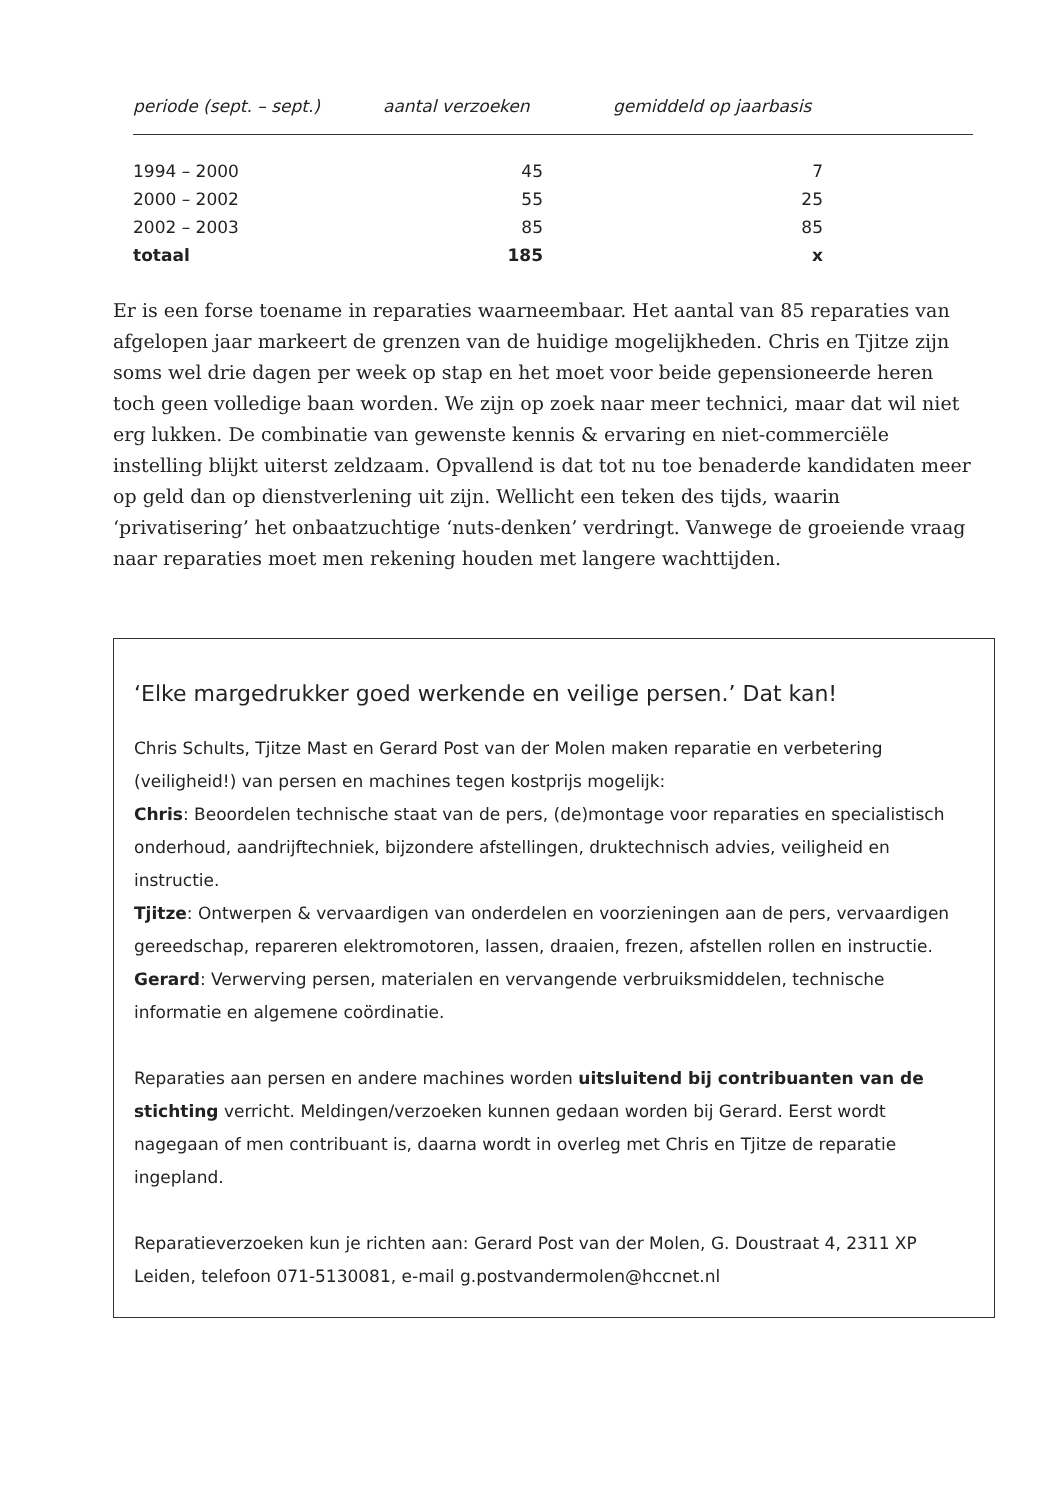| periode (sept. – sept.) | aantal verzoeken | gemiddeld op jaarbasis | |
| --- | --- | --- | --- |
| 1994 – 2000 | 45 | 7 | |
| 2000 – 2002 | 55 | 25 | |
| 2002 – 2003 | 85 | 85 | |
| totaal | 185 | x | |
Er is een forse toename in reparaties waarneembaar. Het aantal van 85 reparaties van afgelopen jaar markeert de grenzen van de huidige mogelijkheden. Chris en Tjitze zijn soms wel drie dagen per week op stap en het moet voor beide gepensioneerde heren toch geen volledige baan worden. We zijn op zoek naar meer technici, maar dat wil niet erg lukken. De combinatie van gewenste kennis & ervaring en niet-commerciële instelling blijkt uiterst zeldzaam. Opvallend is dat tot nu toe benaderde kandidaten meer op geld dan op dienstverlening uit zijn. Wellicht een teken des tijds, waarin ‘privatisering’ het onbaatzuchtige ‘nuts-denken’ verdringt. Vanwege de groeiende vraag naar reparaties moet men rekening houden met langere wachttijden.
‘Elke margedrukker goed werkende en veilige persen.’ Dat kan!
Chris Schults, Tjitze Mast en Gerard Post van der Molen maken reparatie en verbetering (veiligheid!) van persen en machines tegen kostprijs mogelijk:
Chris: Beoordelen technische staat van de pers, (de)montage voor reparaties en specialistisch onderhoud, aandrijftechniek, bijzondere afstellingen, druktechnisch advies, veiligheid en instructie.
Tjitze: Ontwerpen & vervaardigen van onderdelen en voorzieningen aan de pers, vervaardigen gereedschap, repareren elektromotoren, lassen, draaien, frezen, afstellen rollen en instructie.
Gerard: Verwerving persen, materialen en vervangende verbruiksmiddelen, technische informatie en algemene coördinatie.
Reparaties aan persen en andere machines worden uitsluitend bij contribuanten van de stichting verricht. Meldingen/verzoeken kunnen gedaan worden bij Gerard. Eerst wordt nagegaan of men contribuant is, daarna wordt in overleg met Chris en Tjitze de reparatie ingepland.
Reparatieverzoeken kun je richten aan: Gerard Post van der Molen, G. Doustraat 4, 2311 XP Leiden, telefoon 071-5130081, e-mail g.postvandermolen@hccnet.nl